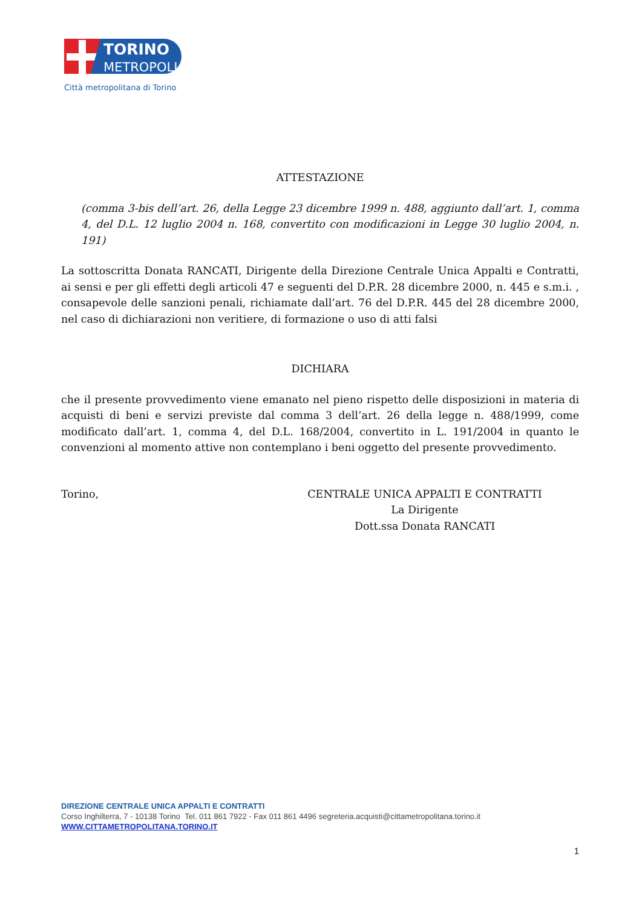TORINO
METROPOLI
Città metropolitana di Torino
ATTESTAZIONE
(comma 3-bis dell’art. 26, della Legge 23 dicembre 1999 n. 488, aggiunto dall’art. 1, comma 4, del D.L. 12 luglio 2004 n. 168, convertito con modificazioni in Legge 30 luglio 2004, n. 191)
La sottoscritta Donata RANCATI, Dirigente della Direzione Centrale Unica Appalti e Contratti, ai sensi e per gli effetti degli articoli 47 e seguenti del D.P.R. 28 dicembre 2000, n. 445 e s.m.i. , consapevole delle sanzioni penali, richiamate dall’art. 76 del D.P.R. 445 del 28 dicembre 2000, nel caso di dichiarazioni non veritiere, di formazione o uso di atti falsi
DICHIARA
che il presente provvedimento viene emanato nel pieno rispetto delle disposizioni in materia di acquisti di beni e servizi previste dal comma 3 dell’art. 26 della legge n. 488/1999, come modificato dall’art. 1, comma 4, del D.L. 168/2004, convertito in L. 191/2004 in quanto le convenzioni al momento attive non contemplano i beni oggetto del presente provvedimento.
Torino, CENTRALE UNICA APPALTI E CONTRATTI
La Dirigente
Dott.ssa Donata RANCATI
DIREZIONE CENTRALE UNICA APPALTI E CONTRATTI
Corso Inghilterra, 7 - 10138 Torino Tel. 011 861 7922 - Fax 011 861 4496 segreteria.acquisti@cittametropolitana.torino.it
WWW.CITTAMETROPOLITANA.TORINO.IT
1